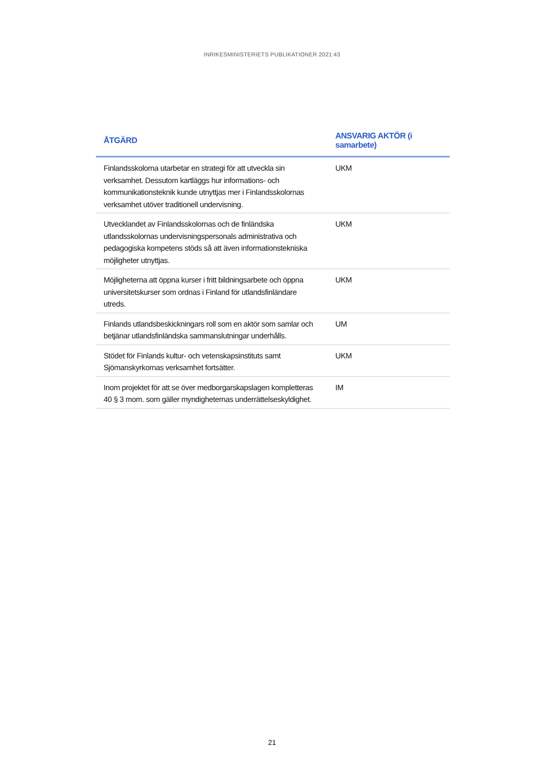INRIKESMINISTERIETS PUBLIKATIONER 2021:43
| ÅTGÄRD | ANSVARIG AKTÖR (i samarbete) |
| --- | --- |
| Finlandsskolorna utarbetar en strategi för att utveckla sin verksamhet. Dessutom kartläggs hur informations- och kommunikationsteknik kunde utnyttjas mer i Finlandsskolornas verksamhet utöver traditionell undervisning. | UKM |
| Utvecklandet av Finlandsskolornas och de finländska utlandsskolornas undervisningspersonals administrativa och pedagogiska kompetens stöds så att även informationstekniska möjligheter utnyttjas. | UKM |
| Möjligheterna att öppna kurser i fritt bildningsarbete och öppna universitetskurser som ordnas i Finland för utlandsfinländare utreds. | UKM |
| Finlands utlandsbeskickningars roll som en aktör som samlar och betjänar utlandsfinländska sammanslutningar underhålls. | UM |
| Stödet för Finlands kultur- och vetenskapsinstituts samt Sjömanskyrkornas verksamhet fortsätter. | UKM |
| Inom projektet för att se över medborgarskapslagen kompletteras 40 § 3 mom. som gäller myndigheternas underrättelseskyldighet. | IM |
21